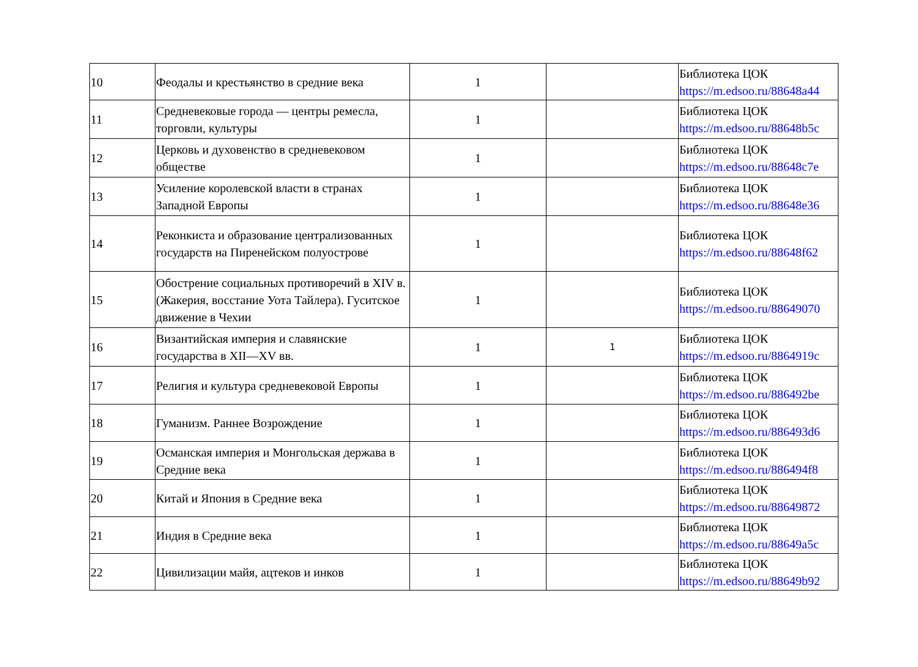| 10 | Феодалы и крестьянство в средние века | 1 | | Библиотека ЦОК https://m.edsoo.ru/88648a44 |
| 11 | Средневековые города — центры ремесла, торговли, культуры | 1 | | Библиотека ЦОК https://m.edsoo.ru/88648b5c |
| 12 | Церковь и духовенство в средневековом обществе | 1 | | Библиотека ЦОК https://m.edsoo.ru/88648c7e |
| 13 | Усиление королевской власти в странах Западной Европы | 1 | | Библиотека ЦОК https://m.edsoo.ru/88648e36 |
| 14 | Реконкиста и образование централизованных государств на Пиренейском полуострове | 1 | | Библиотека ЦОК https://m.edsoo.ru/88648f62 |
| 15 | Обострение социальных противоречий в XIV в. (Жакерия, восстание Уота Тайлера). Гуситское движение в Чехии | 1 | | Библиотека ЦОК https://m.edsoo.ru/88649070 |
| 16 | Византийская империя и славянские государства в XII—XV вв. | 1 | 1 | Библиотека ЦОК https://m.edsoo.ru/8864919c |
| 17 | Религия и культура средневековой Европы | 1 | | Библиотека ЦОК https://m.edsoo.ru/886492be |
| 18 | Гуманизм. Раннее Возрождение | 1 | | Библиотека ЦОК https://m.edsoo.ru/886493d6 |
| 19 | Османская империя и Монгольская держава в Средние века | 1 | | Библиотека ЦОК https://m.edsoo.ru/886494f8 |
| 20 | Китай и Япония в Средние века | 1 | | Библиотека ЦОК https://m.edsoo.ru/88649872 |
| 21 | Индия в Средние века | 1 | | Библиотека ЦОК https://m.edsoo.ru/88649a5c |
| 22 | Цивилизации майя, ацтеков и инков | 1 | | Библиотека ЦОК https://m.edsoo.ru/88649b92 |